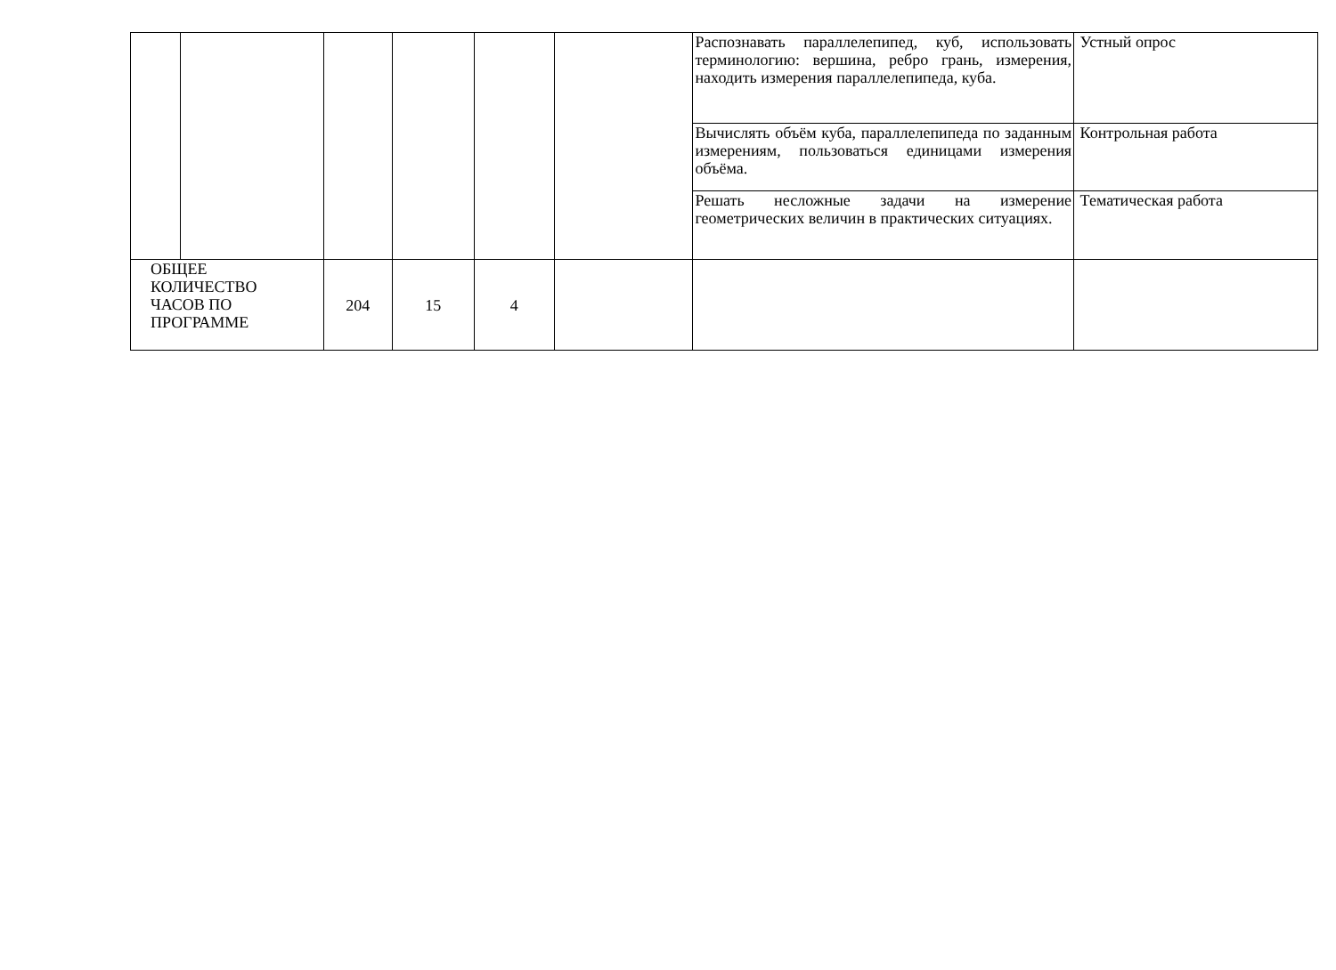| | | | | | | Распознавать параллелепипед, куб, использовать терминологию: вершина, ребро грань, измерения, находить измерения параллелепипеда, куба. | Устный опрос |
| | | | | | | Вычислять объём куба, параллелепипеда по заданным измерениям, пользоваться единицами измерения объёма. | Контрольная работа |
| | | | | | | Решать несложные задачи на измерение геометрических величин в практических ситуациях. | Тематическая работа |
| ОБЩЕЕ КОЛИЧЕСТВО ЧАСОВ ПО ПРОГРАММЕ | | 204 | 15 | 4 | | | |